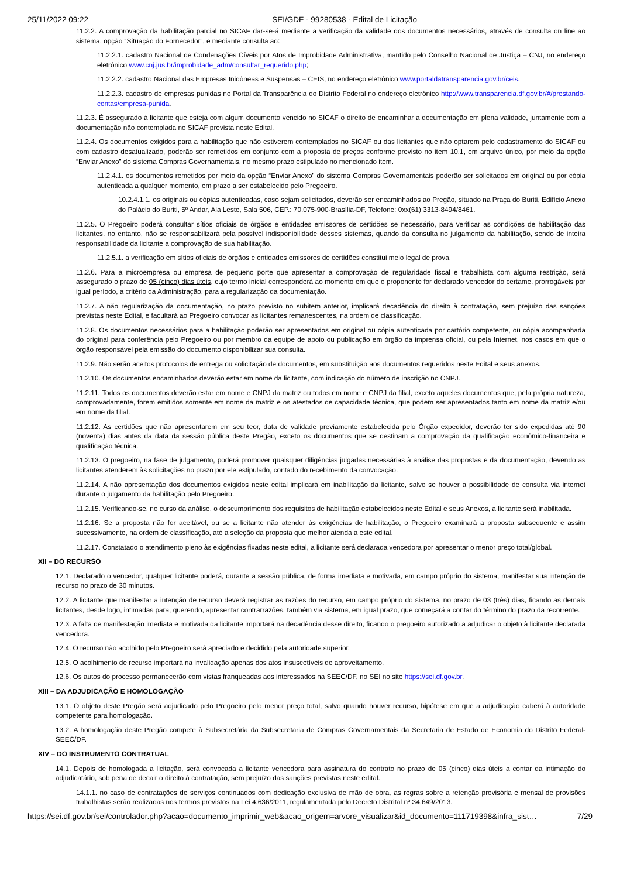25/11/2022 09:22 SEI/GDF - 99280538 - Edital de Licitação
11.2.2. A comprovação da habilitação parcial no SICAF dar-se-á mediante a verificação da validade dos documentos necessários, através de consulta on line ao sistema, opção “Situação do Fornecedor”, e mediante consulta ao:
11.2.2.1. cadastro Nacional de Condenações Cíveis por Atos de Improbidade Administrativa, mantido pelo Conselho Nacional de Justiça – CNJ, no endereço eletrônico www.cnj.jus.br/improbidade_adm/consultar_requerido.php;
11.2.2.2. cadastro Nacional das Empresas Inidôneas e Suspensas – CEIS, no endereço eletrônico www.portaldatransparencia.gov.br/ceis.
11.2.2.3. cadastro de empresas punidas no Portal da Transparência do Distrito Federal no endereço eletrônico http://www.transparencia.df.gov.br/#/prestando-contas/empresa-punida.
11.2.3. É assegurado à licitante que esteja com algum documento vencido no SICAF o direito de encaminhar a documentação em plena validade, juntamente com a documentação não contemplada no SICAF prevista neste Edital.
11.2.4. Os documentos exigidos para a habilitação que não estiverem contemplados no SICAF ou das licitantes que não optarem pelo cadastramento do SICAF ou com cadastro desatualizado, poderão ser remetidos em conjunto com a proposta de preços conforme previsto no item 10.1, em arquivo único, por meio da opção “Enviar Anexo” do sistema Compras Governamentais, no mesmo prazo estipulado no mencionado item.
11.2.4.1. os documentos remetidos por meio da opção “Enviar Anexo” do sistema Compras Governamentais poderão ser solicitados em original ou por cópia autenticada a qualquer momento, em prazo a ser estabelecido pelo Pregoeiro.
10.2.4.1.1. os originais ou cópias autenticadas, caso sejam solicitados, deverão ser encaminhados ao Pregão, situado na Praça do Buriti, Edifício Anexo do Palácio do Buriti, 5º Andar, Ala Leste, Sala 506, CEP.: 70.075-900-Brasília-DF, Telefone: 0xx(61) 3313-8494/8461.
11.2.5. O Pregoeiro poderá consultar sítios oficiais de órgãos e entidades emissores de certidões se necessário, para verificar as condições de habilitação das licitantes, no entanto, não se responsabilizará pela possível indisponibilidade desses sistemas, quando da consulta no julgamento da habilitação, sendo de inteira responsabilidade da licitante a comprovação de sua habilitação.
11.2.5.1. a verificação em sítios oficiais de órgãos e entidades emissores de certidões constitui meio legal de prova.
11.2.6. Para a microempresa ou empresa de pequeno porte que apresentar a comprovação de regularidade fiscal e trabalhista com alguma restrição, será assegurado o prazo de 05 (cinco) dias úteis, cujo termo inicial corresponderá ao momento em que o proponente for declarado vencedor do certame, prorrogáveis por igual período, a critério da Administração, para a regularização da documentação.
11.2.7. A não regularização da documentação, no prazo previsto no subitem anterior, implicará decadência do direito à contratação, sem prejuízo das sanções previstas neste Edital, e facultará ao Pregoeiro convocar as licitantes remanescentes, na ordem de classificação.
11.2.8. Os documentos necessários para a habilitação poderão ser apresentados em original ou cópia autenticada por cartório competente, ou cópia acompanhada do original para conferência pelo Pregoeiro ou por membro da equipe de apoio ou publicação em órgão da imprensa oficial, ou pela Internet, nos casos em que o órgão responsável pela emissão do documento disponibilizar sua consulta.
11.2.9. Não serão aceitos protocolos de entrega ou solicitação de documentos, em substituição aos documentos requeridos neste Edital e seus anexos.
11.2.10. Os documentos encaminhados deverão estar em nome da licitante, com indicação do número de inscrição no CNPJ.
11.2.11. Todos os documentos deverão estar em nome e CNPJ da matriz ou todos em nome e CNPJ da filial, exceto aqueles documentos que, pela própria natureza, comprovadamente, forem emitidos somente em nome da matriz e os atestados de capacidade técnica, que podem ser apresentados tanto em nome da matriz e/ou em nome da filial.
11.2.12. As certidões que não apresentarem em seu teor, data de validade previamente estabelecida pelo Órgão expedidor, deverão ter sido expedidas até 90 (noventa) dias antes da data da sessão pública deste Pregão, exceto os documentos que se destinam a comprovação da qualificação econômico-financeira e qualificação técnica.
11.2.13. O pregoeiro, na fase de julgamento, poderá promover quaisquer diligências julgadas necessárias à análise das propostas e da documentação, devendo as licitantes atenderem às solicitações no prazo por ele estipulado, contado do recebimento da convocação.
11.2.14. A não apresentação dos documentos exigidos neste edital implicará em inabilitação da licitante, salvo se houver a possibilidade de consulta via internet durante o julgamento da habilitação pelo Pregoeiro.
11.2.15. Verificando-se, no curso da análise, o descumprimento dos requisitos de habilitação estabelecidos neste Edital e seus Anexos, a licitante será inabilitada.
11.2.16. Se a proposta não for aceitável, ou se a licitante não atender às exigências de habilitação, o Pregoeiro examinará a proposta subsequente e assim sucessivamente, na ordem de classificação, até a seleção da proposta que melhor atenda a este edital.
11.2.17. Constatado o atendimento pleno às exigências fixadas neste edital, a licitante será declarada vencedora por apresentar o menor preço total/global.
XII – DO RECURSO
12.1. Declarado o vencedor, qualquer licitante poderá, durante a sessão pública, de forma imediata e motivada, em campo próprio do sistema, manifestar sua intenção de recurso no prazo de 30 minutos.
12.2. A licitante que manifestar a intenção de recurso deverá registrar as razões do recurso, em campo próprio do sistema, no prazo de 03 (três) dias, ficando as demais licitantes, desde logo, intimadas para, querendo, apresentar contrarrazões, também via sistema, em igual prazo, que começará a contar do término do prazo da recorrente.
12.3. A falta de manifestação imediata e motivada da licitante importará na decadência desse direito, ficando o pregoeiro autorizado a adjudicar o objeto à licitante declarada vencedora.
12.4. O recurso não acolhido pelo Pregoeiro será apreciado e decidido pela autoridade superior.
12.5. O acolhimento de recurso importará na invalidação apenas dos atos insuscetíveis de aproveitamento.
12.6. Os autos do processo permanecerão com vistas franqueadas aos interessados na SEEC/DF, no SEI no site https://sei.df.gov.br.
XIII – DA ADJUDICAÇÃO E HOMOLOGAÇÃO
13.1. O objeto deste Pregão será adjudicado pelo Pregoeiro pelo menor preço total, salvo quando houver recurso, hipótese em que a adjudicação caberá à autoridade competente para homologação.
13.2. A homologação deste Pregão compete à Subsecretária da Subsecretaria de Compras Governamentais da Secretaria de Estado de Economia do Distrito Federal-SEEC/DF.
XIV – DO INSTRUMENTO CONTRATUAL
14.1. Depois de homologada a licitação, será convocada a licitante vencedora para assinatura do contrato no prazo de 05 (cinco) dias úteis a contar da intimação do adjudicatário, sob pena de decair o direito à contratação, sem prejuízo das sanções previstas neste edital.
14.1.1. no caso de contratações de serviços continuados com dedicação exclusiva de mão de obra, as regras sobre a retenção provisória e mensal de provisões trabalhistas serão realizadas nos termos previstos na Lei 4.636/2011, regulamentada pelo Decreto Distrital nº 34.649/2013.
https://sei.df.gov.br/sei/controlador.php?acao=documento_imprimir_web&acao_origem=arvore_visualizar&id_documento=111719398&infra_sist… 7/29